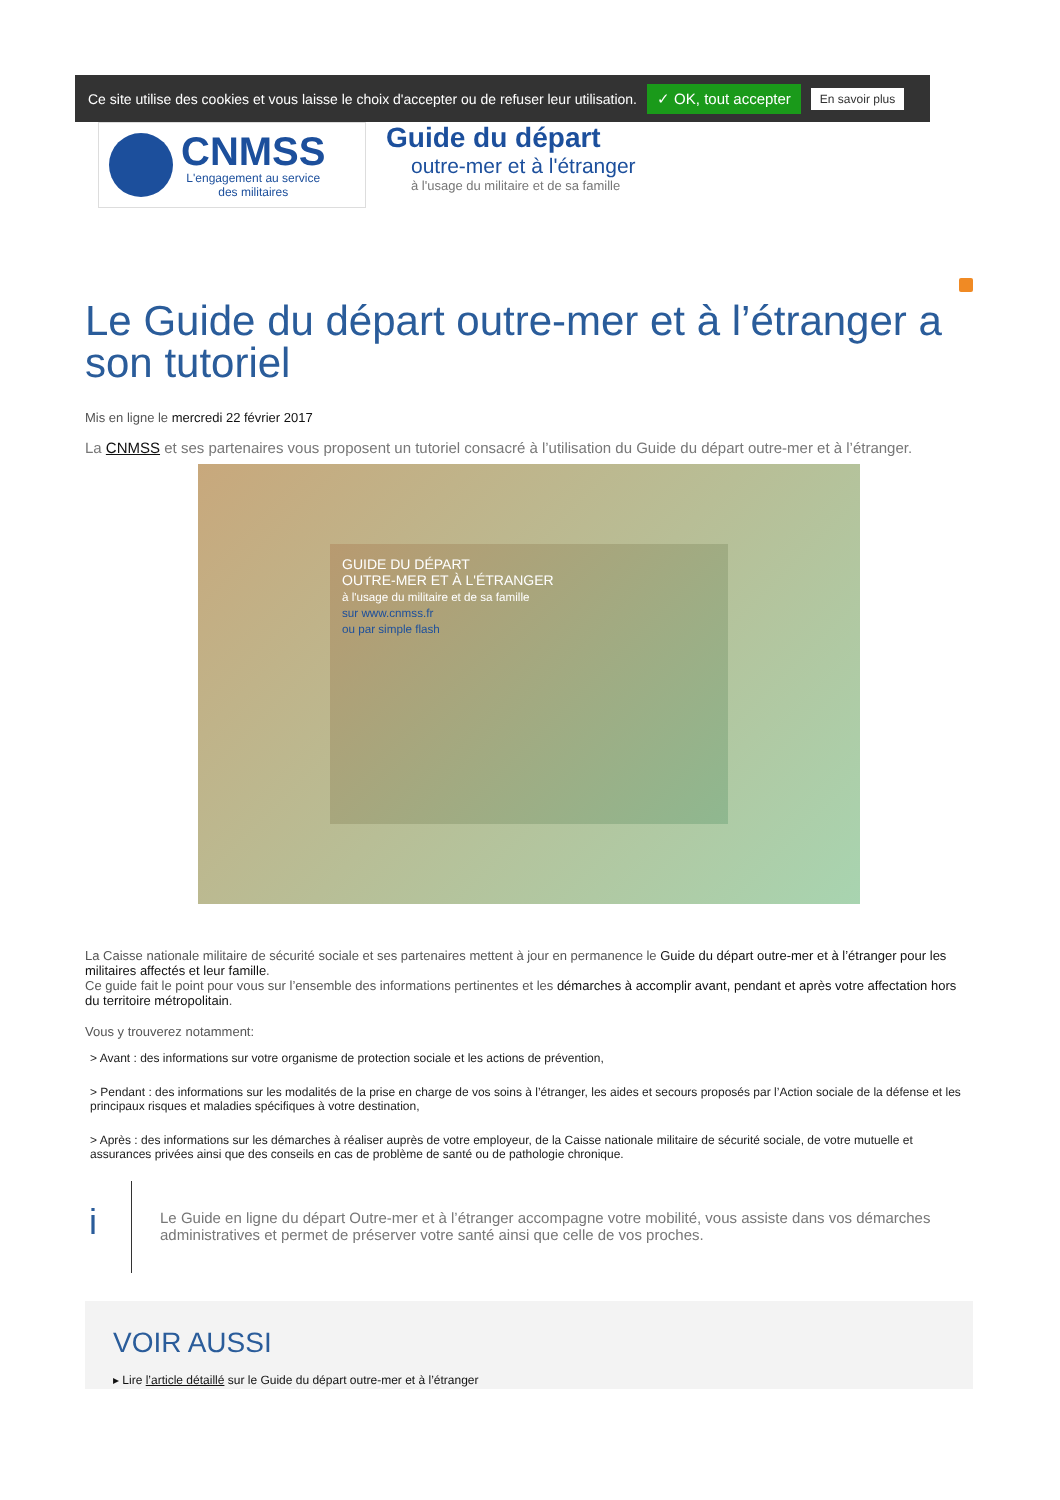Ce site utilise des cookies et vous laisse le choix d'accepter ou de refuser leur utilisation. ✓ OK, tout accepter En savoir plus
CNMSS
L'engagement au service
des militaires
Guide du départ
outre-mer et à l'étranger
à l'usage du militaire et de sa famille
Le Guide du départ outre-mer et à l’étranger a son tutoriel
Mis en ligne le mercredi 22 février 2017
La CNMSS et ses partenaires vous proposent un tutoriel consacré à l’utilisation du Guide du départ outre-mer et à l’étranger.
GUIDE DU DÉPART
OUTRE-MER ET À L'ÉTRANGER
à l'usage du militaire et de sa famille
sur www.cnmss.fr
ou par simple flash
La Caisse nationale militaire de sécurité sociale et ses partenaires mettent à jour en permanence le Guide du départ outre-mer et à l’étranger pour les militaires affectés et leur famille.
Ce guide fait le point pour vous sur l’ensemble des informations pertinentes et les démarches à accomplir avant, pendant et après votre affectation hors du territoire métropolitain.
Vous y trouverez notamment:
> Avant : des informations sur votre organisme de protection sociale et les actions de prévention,
> Pendant : des informations sur les modalités de la prise en charge de vos soins à l’étranger, les aides et secours proposés par l’Action sociale de la défense et les principaux risques et maladies spécifiques à votre destination,
> Après : des informations sur les démarches à réaliser auprès de votre employeur, de la Caisse nationale militaire de sécurité sociale, de votre mutuelle et assurances privées ainsi que des conseils en cas de problème de santé ou de pathologie chronique.
i
Le Guide en ligne du départ Outre-mer et à l’étranger accompagne votre mobilité, vous assiste dans vos démarches administratives et permet de préserver votre santé ainsi que celle de vos proches.
VOIR AUSSI
▸ Lire l’article détaillé sur le Guide du départ outre-mer et à l’étranger